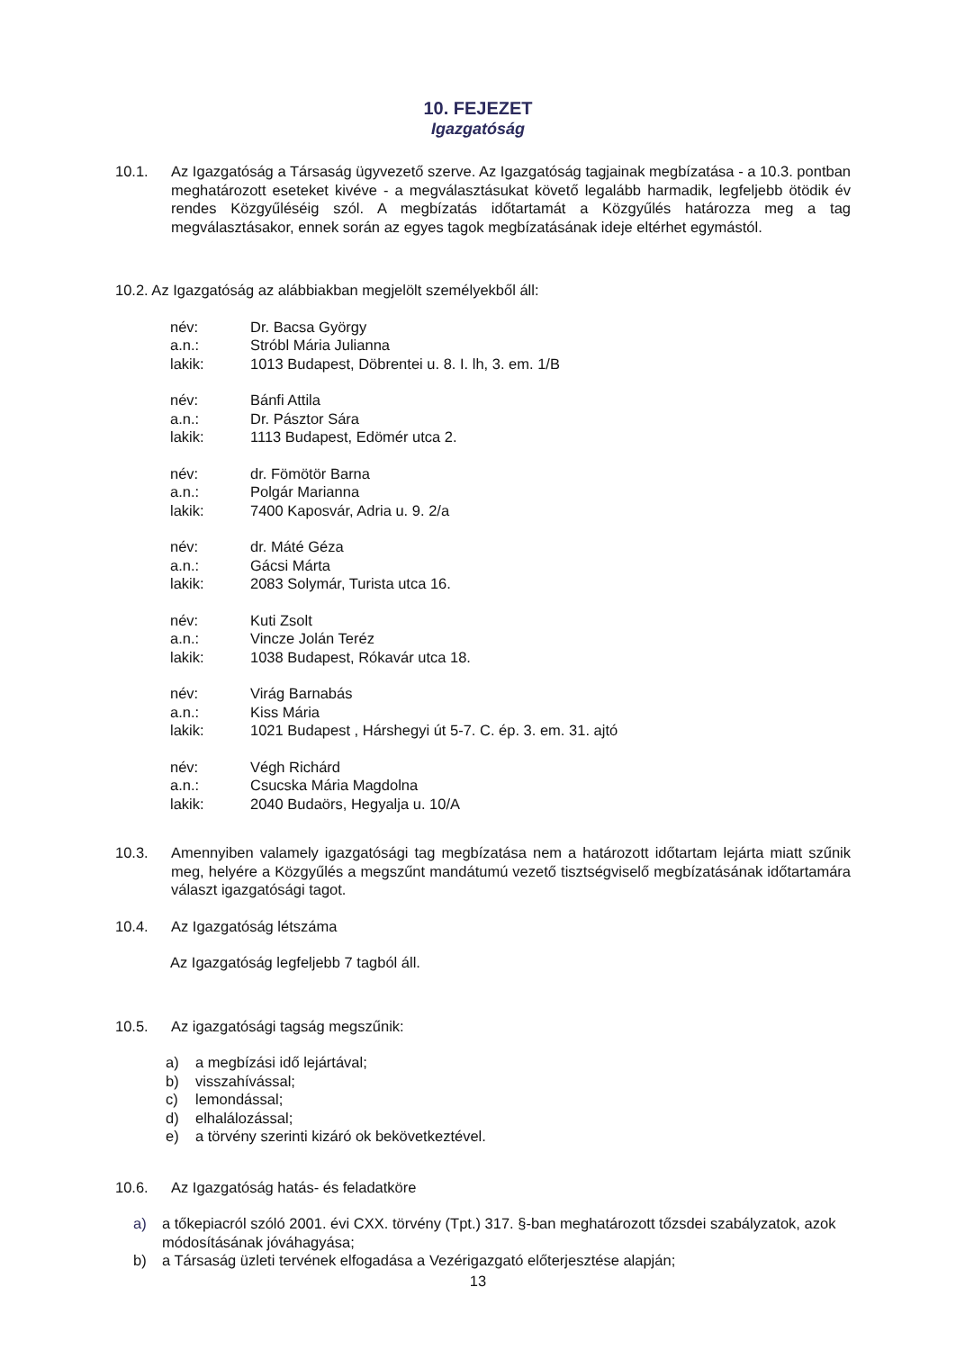10. FEJEZET
Igazgatóság
10.1. Az Igazgatóság a Társaság ügyvezető szerve. Az Igazgatóság tagjainak megbízatása - a 10.3. pontban meghatározott eseteket kivéve - a megválasztásukat követő legalább harmadik, legfeljebb ötödik év rendes Közgyűléséig szól. A megbízatás időtartamát a Közgyűlés határozza meg a tag megválasztásakor, ennek során az egyes tagok megbízatásának ideje eltérhet egymástól.
10.2. Az Igazgatóság az alábbiakban megjelölt személyekből áll:
név: Dr. Bacsa György
a.n.: Stróbl Mária Julianna
lakik: 1013 Budapest, Döbrentei u. 8. I. lh, 3. em. 1/B
név: Bánfi Attila
a.n.: Dr. Pásztor Sára
lakik: 1113 Budapest, Edömér utca 2.
név: dr. Fömötör Barna
a.n.: Polgár Marianna
lakik: 7400 Kaposvár, Adria u. 9. 2/a
név: dr. Máté Géza
a.n.: Gácsi Márta
lakik: 2083 Solymár, Turista utca 16.
név: Kuti Zsolt
a.n.: Vincze Jolán Teréz
lakik: 1038 Budapest, Rókavár utca 18.
név: Virág Barnabás
a.n.: Kiss Mária
lakik: 1021 Budapest , Hárshegyi út 5-7. C. ép. 3. em. 31. ajtó
név: Végh Richárd
a.n.: Csucska Mária Magdolna
lakik: 2040 Budaörs, Hegyalja u. 10/A
10.3. Amennyiben valamely igazgatósági tag megbízatása nem a határozott időtartam lejárta miatt szűnik meg, helyére a Közgyűlés a megszűnt mandátumú vezető tisztségviselő megbízatásának időtartamára választ igazgatósági tagot.
10.4. Az Igazgatóság létszáma
Az Igazgatóság legfeljebb 7 tagból áll.
10.5. Az igazgatósági tagság megszűnik:
a) a megbízási idő lejártával;
b) visszahívással;
c) lemondással;
d) elhalálozással;
e) a törvény szerinti kizáró ok bekövetkeztével.
10.6. Az Igazgatóság hatás- és feladatköre
a) a tőkepiacról szóló 2001. évi CXX. törvény (Tpt.) 317. §-ban meghatározott tőzsdei szabályzatok, azok módosításának jóváhagyása;
b) a Társaság üzleti tervének elfogadása a Vezérigazgató előterjesztése alapján;
13